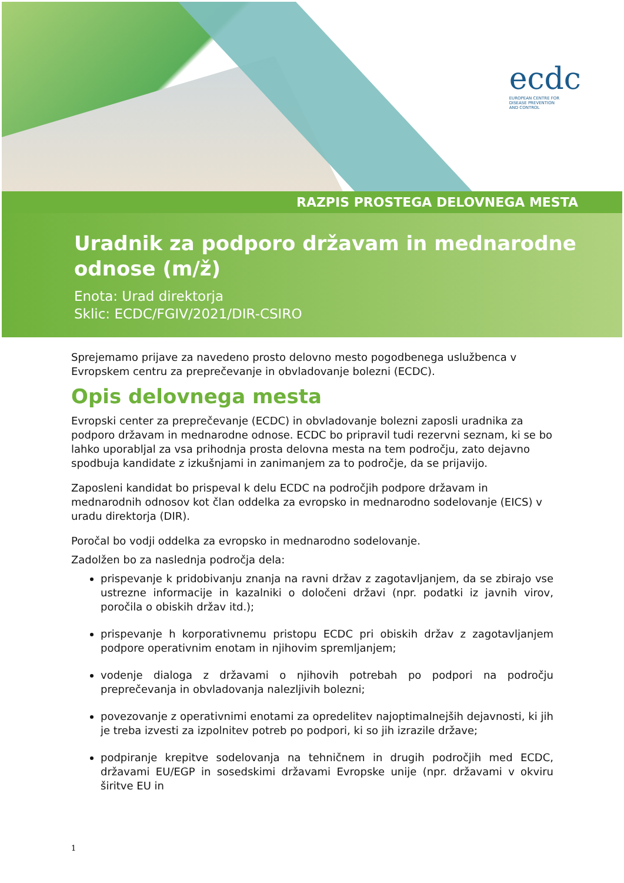ecdc
EUROPEAN CENTRE FOR
DISEASE PREVENTION
AND CONTROL
RAZPIS PROSTEGA DELOVNEGA MESTA
Uradnik za podporo državam in mednarodne odnose (m/ž)
Enota: Urad direktorja
Sklic: ECDC/FGIV/2021/DIR-CSIRO
Sprejemamo prijave za navedeno prosto delovno mesto pogodbenega uslužbenca v Evropskem centru za preprečevanje in obvladovanje bolezni (ECDC).
Opis delovnega mesta
Evropski center za preprečevanje (ECDC) in obvladovanje bolezni zaposli uradnika za podporo državam in mednarodne odnose. ECDC bo pripravil tudi rezervni seznam, ki se bo lahko uporabljal za vsa prihodnja prosta delovna mesta na tem področju, zato dejavno spodbuja kandidate z izkušnjami in zanimanjem za to področje, da se prijavijo.
Zaposleni kandidat bo prispeval k delu ECDC na področjih podpore državam in mednarodnih odnosov kot član oddelka za evropsko in mednarodno sodelovanje (EICS) v uradu direktorja (DIR).
Poročal bo vodji oddelka za evropsko in mednarodno sodelovanje.
Zadolžen bo za naslednja področja dela:
prispevanje k pridobivanju znanja na ravni držav z zagotavljanjem, da se zbirajo vse ustrezne informacije in kazalniki o določeni državi (npr. podatki iz javnih virov, poročila o obiskih držav itd.);
prispevanje h korporativnemu pristopu ECDC pri obiskih držav z zagotavljanjem podpore operativnim enotam in njihovim spremljanjem;
vodenje dialoga z državami o njihovih potrebah po podpori na področju preprečevanja in obvladovanja nalezljivih bolezni;
povezovanje z operativnimi enotami za opredelitev najoptimalnejših dejavnosti, ki jih je treba izvesti za izpolnitev potreb po podpori, ki so jih izrazile države;
podpiranje krepitve sodelovanja na tehničnem in drugih področjih med ECDC, državami EU/EGP in sosedskimi državami Evropske unije (npr. državami v okviru širitve EU in
1